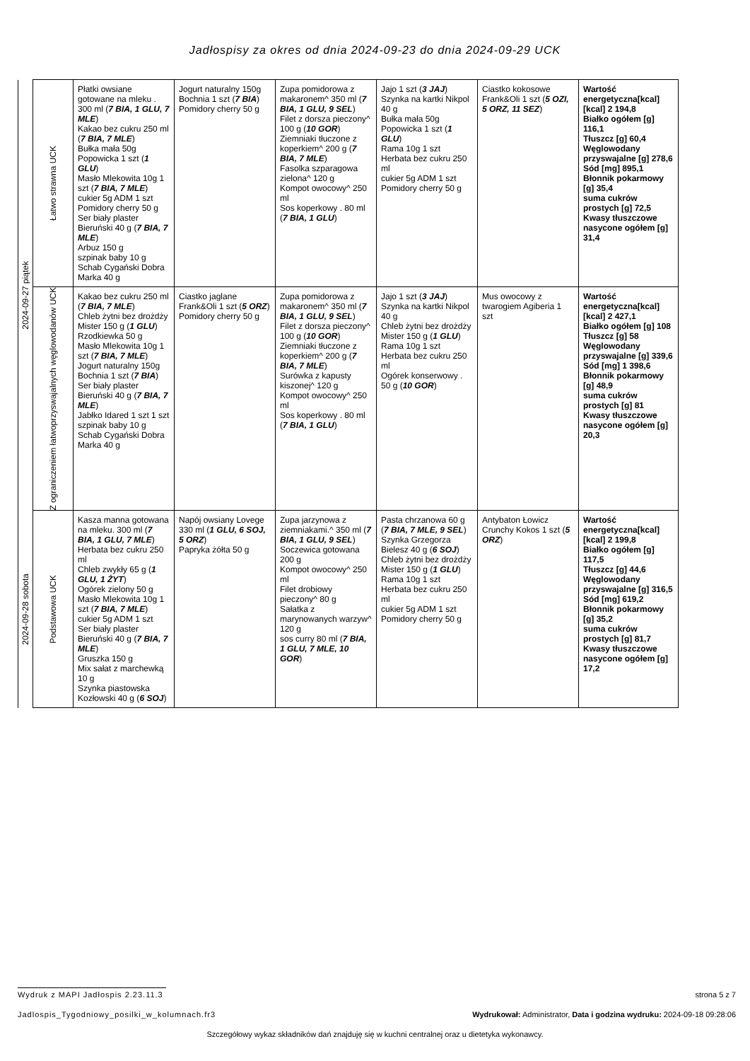Jadłospisy za okres od dnia 2024-09-23 do dnia 2024-09-29 UCK
| 2024-09-27 piątek | Łatwo strawna UCK | Płatki owsiane gotowane na mleku . 300 ml ( 7 BIA, 1 GLU, 7 MLE ) Kakao bez cukru 250 ml ( 7 BIA, 7 MLE ) Bułka mała 50g Popowicka 1 szt ( 1 GLU ) Masło Mlekowita 10g 1 szt ( 7 BIA, 7 MLE ) cukier 5g ADM 1 szt Pomidory cherry 50 g Ser biały plaster Bieruński 40 g ( 7 BIA, 7 MLE ) Arbuz 150 g szpinak baby 10 g Schab Cygański Dobra Marka 40 g | Jogurt naturalny 150g Bochnia 1 szt ( 7 BIA ) Pomidory cherry 50 g | Zupa pomidorowa z makaronem^ 350 ml ( 7 BIA, 1 GLU, 9 SEL ) Filet z dorsza pieczony^ 100 g ( 10 GOR ) Ziemniaki tłuczone z koperkiem^ 200 g ( 7 BIA, 7 MLE ) Fasolka szparagowa zielona^ 120 g Kompot owocowy^ 250 ml Sos koperkowy . 80 ml ( 7 BIA, 1 GLU ) | Jajo 1 szt ( 3 JAJ ) Szynka na kartki Nikpol 40 g Bułka mała 50g Popowicka 1 szt ( 1 GLU ) Rama 10g 1 szt Herbata bez cukru 250 ml cukier 5g ADM 1 szt Pomidory cherry 50 g | Ciastko kokosowe Frank&Oli 1 szt ( 5 OZI, 5 ORZ, 11 SEZ ) | Wartość energetyczna[kcal] [kcal] 2 194,8 Białko ogółem [g] 116,1 Tłuszcz [g] 60,4 Węglowodany przyswajalne [g] 278,6 Sód [mg] 895,1 Błonnik pokarmowy [g] 35,4 suma cukrów prostych [g] 72,5 Kwasy tłuszczowe nasycone ogółem [g] 31,4 |
| | Z ograniczeniem łatwoprzyswajalnych węglowodanów UCK | Kakao bez cukru 250 ml ( 7 BIA, 7 MLE ) Chleb żytni bez drożdży Mister 150 g ( 1 GLU ) Rzodkiewka 50 g Masło Mlekowita 10g 1 szt ( 7 BIA, 7 MLE ) Jogurt naturalny 150g Bochnia 1 szt ( 7 BIA ) Ser biały plaster Bieruński 40 g ( 7 BIA, 7 MLE ) Jabłko Idared 1 szt 1 szt szpinak baby 10 g Schab Cygański Dobra Marka 40 g | Ciastko jaglane Frank&Oli 1 szt ( 5 ORZ ) Pomidory cherry 50 g | Zupa pomidorowa z makaronem^ 350 ml ( 7 BIA, 1 GLU, 9 SEL ) Filet z dorsza pieczony^ 100 g ( 10 GOR ) Ziemniaki tłuczone z koperkiem^ 200 g ( 7 BIA, 7 MLE ) Surówka z kapusty kiszonej^ 120 g Kompot owocowy^ 250 ml Sos koperkowy . 80 ml ( 7 BIA, 1 GLU ) | Jajo 1 szt ( 3 JAJ ) Szynka na kartki Nikpol 40 g Chleb żytni bez drożdży Mister 150 g ( 1 GLU ) Rama 10g 1 szt Herbata bez cukru 250 ml Ogórek konserwowy . 50 g ( 10 GOR ) | Mus owocowy z twarogiem Agiberia 1 szt | Wartość energetyczna[kcal] [kcal] 2 427,1 Białko ogółem [g] 108 Tłuszcz [g] 58 Węglowodany przyswajalne [g] 339,6 Sód [mg] 1 398,6 Błonnik pokarmowy [g] 48,9 suma cukrów prostych [g] 81 Kwasy tłuszczowe nasycone ogółem [g] 20,3 |
| 2024-09-28 sobota | Podstawowa UCK | Kasza manna gotowana na mleku. 300 ml ( 7 BIA, 1 GLU, 7 MLE ) Herbata bez cukru 250 ml Chleb zwykły 65 g ( 1 GLU, 1 ŻYT ) Ogórek zielony 50 g Masło Mlekowita 10g 1 szt ( 7 BIA, 7 MLE ) cukier 5g ADM 1 szt Ser biały plaster Bieruński 40 g ( 7 BIA, 7 MLE ) Gruszka 150 g Mix sałat z marchewką 10 g Szynka piastowska Kozłowski 40 g ( 6 SOJ ) | Napój owsiany Lovege 330 ml ( 1 GLU, 6 SOJ, 5 ORZ ) Papryka żółta 50 g | Zupa jarzynowa z ziemniakami.^ 350 ml ( 7 BIA, 1 GLU, 9 SEL ) Soczewica gotowana 200 g Kompot owocowy^ 250 ml Filet drobiowy pieczony^ 80 g Sałatka z marynowanych warzyw^ 120 g sos curry 80 ml ( 7 BIA, 1 GLU, 7 MLE, 10 GOR ) | Pasta chrzanowa 60 g ( 7 BIA, 7 MLE, 9 SEL ) Szynka Grzegorza Bielesz 40 g ( 6 SOJ ) Chleb żytni bez drożdży Mister 150 g ( 1 GLU ) Rama 10g 1 szt Herbata bez cukru 250 ml cukier 5g ADM 1 szt Pomidory cherry 50 g | Antybaton Łowicz Crunchy Kokos 1 szt ( 5 ORZ ) | Wartość energetyczna[kcal] [kcal] 2 199,8 Białko ogółem [g] 117,5 Tłuszcz [g] 44,6 Węglowodany przyswajalne [g] 316,5 Sód [mg] 619,2 Błonnik pokarmowy [g] 35,2 suma cukrów prostych [g] 81,7 Kwasy tłuszczowe nasycone ogółem [g] 17,2 |
Wydruk z MAPI Jadłospis 2.23.11.3
strona 5 z 7
Jadlospis_Tygodniowy_posilki_w_kolumnach.fr3
Wydrukował: Administrator, Data i godzina wydruku: 2024-09-18 09:28:06
Szczegółowy wykaz składników dań znajduję się w kuchni centralnej oraz u dietetyka wykonawcy.